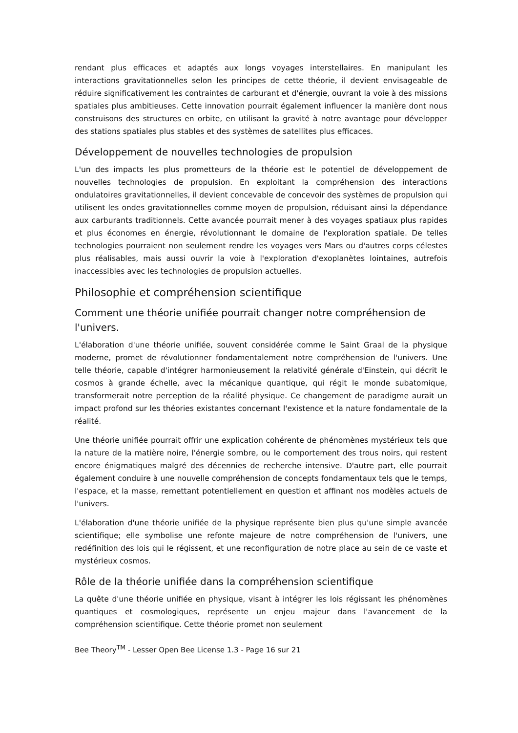rendant plus efficaces et adaptés aux longs voyages interstellaires. En manipulant les interactions gravitationnelles selon les principes de cette théorie, il devient envisageable de réduire significativement les contraintes de carburant et d'énergie, ouvrant la voie à des missions spatiales plus ambitieuses. Cette innovation pourrait également influencer la manière dont nous construisons des structures en orbite, en utilisant la gravité à notre avantage pour développer des stations spatiales plus stables et des systèmes de satellites plus efficaces.
Développement de nouvelles technologies de propulsion
L'un des impacts les plus prometteurs de la théorie est le potentiel de développement de nouvelles technologies de propulsion. En exploitant la compréhension des interactions ondulatoires gravitationnelles, il devient concevable de concevoir des systèmes de propulsion qui utilisent les ondes gravitationnelles comme moyen de propulsion, réduisant ainsi la dépendance aux carburants traditionnels. Cette avancée pourrait mener à des voyages spatiaux plus rapides et plus économes en énergie, révolutionnant le domaine de l'exploration spatiale. De telles technologies pourraient non seulement rendre les voyages vers Mars ou d'autres corps célestes plus réalisables, mais aussi ouvrir la voie à l'exploration d'exoplanètes lointaines, autrefois inaccessibles avec les technologies de propulsion actuelles.
Philosophie et compréhension scientifique
Comment une théorie unifiée pourrait changer notre compréhension de l'univers.
L'élaboration d'une théorie unifiée, souvent considérée comme le Saint Graal de la physique moderne, promet de révolutionner fondamentalement notre compréhension de l'univers. Une telle théorie, capable d'intégrer harmonieusement la relativité générale d'Einstein, qui décrit le cosmos à grande échelle, avec la mécanique quantique, qui régit le monde subatomique, transformerait notre perception de la réalité physique. Ce changement de paradigme aurait un impact profond sur les théories existantes concernant l'existence et la nature fondamentale de la réalité.
Une théorie unifiée pourrait offrir une explication cohérente de phénomènes mystérieux tels que la nature de la matière noire, l'énergie sombre, ou le comportement des trous noirs, qui restent encore énigmatiques malgré des décennies de recherche intensive. D'autre part, elle pourrait également conduire à une nouvelle compréhension de concepts fondamentaux tels que le temps, l'espace, et la masse, remettant potentiellement en question et affinant nos modèles actuels de l'univers.
L'élaboration d'une théorie unifiée de la physique représente bien plus qu'une simple avancée scientifique; elle symbolise une refonte majeure de notre compréhension de l'univers, une redéfinition des lois qui le régissent, et une reconfiguration de notre place au sein de ce vaste et mystérieux cosmos.
Rôle de la théorie unifiée dans la compréhension scientifique
La quête d'une théorie unifiée en physique, visant à intégrer les lois régissant les phénomènes quantiques et cosmologiques, représente un enjeu majeur dans l'avancement de la compréhension scientifique. Cette théorie promet non seulement
Bee Theory<sup>TM</sup> - Lesser Open Bee License 1.3 - Page 16 sur 21